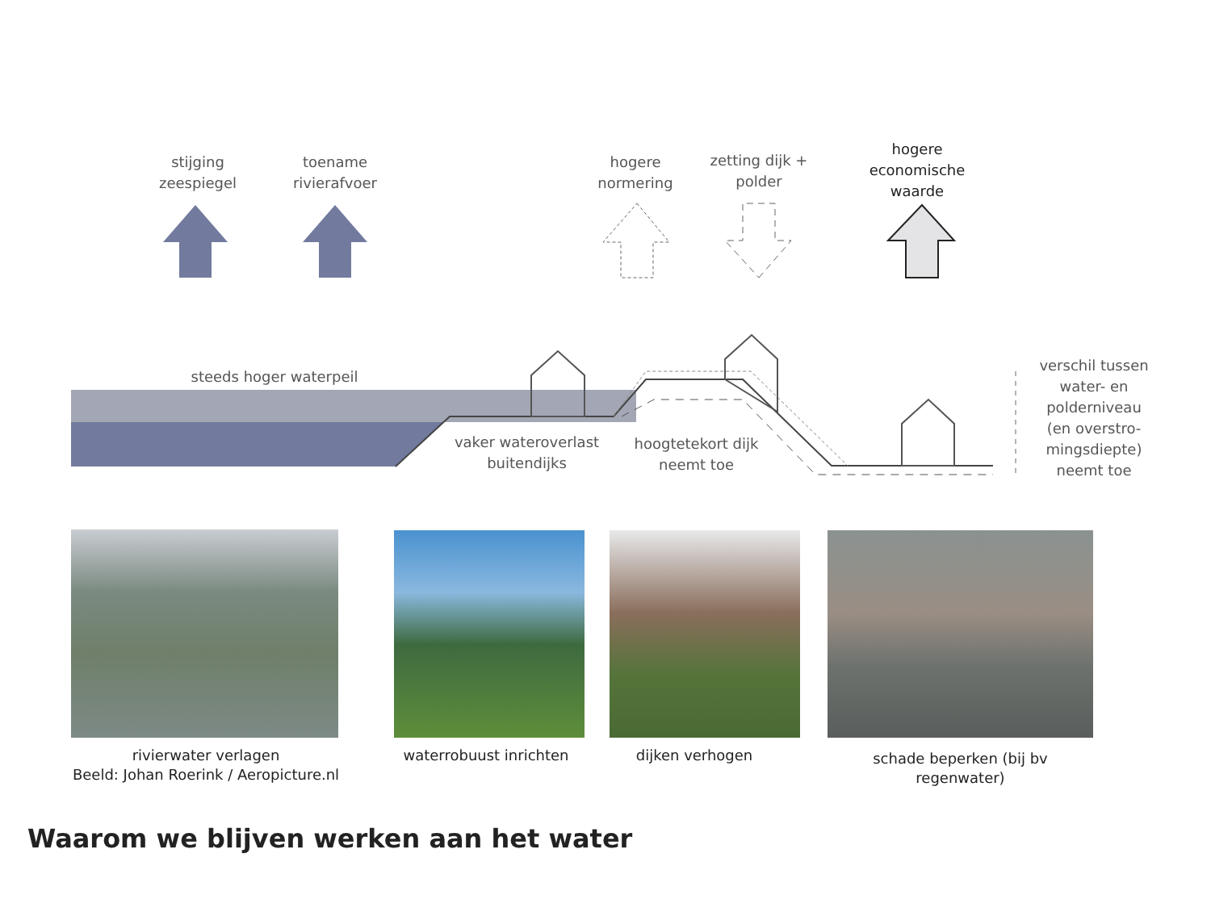stijging zeespiegel
toename rivierafvoer
hogere normering
zetting dijk + polder
hogere economische waarde
steeds hoger waterpeil
vaker wateroverlast buitendijks
hoogtetekort dijk neemt toe
verschil tussen water- en polderniveau (en overstro-mingsdiepte) neemt toe
rivierwater verlagen
Beeld: Johan Roerink / Aeropicture.nl
waterrobuust inrichten
dijken verhogen
schade beperken (bij bv regenwater)
Waarom we blijven werken aan het water